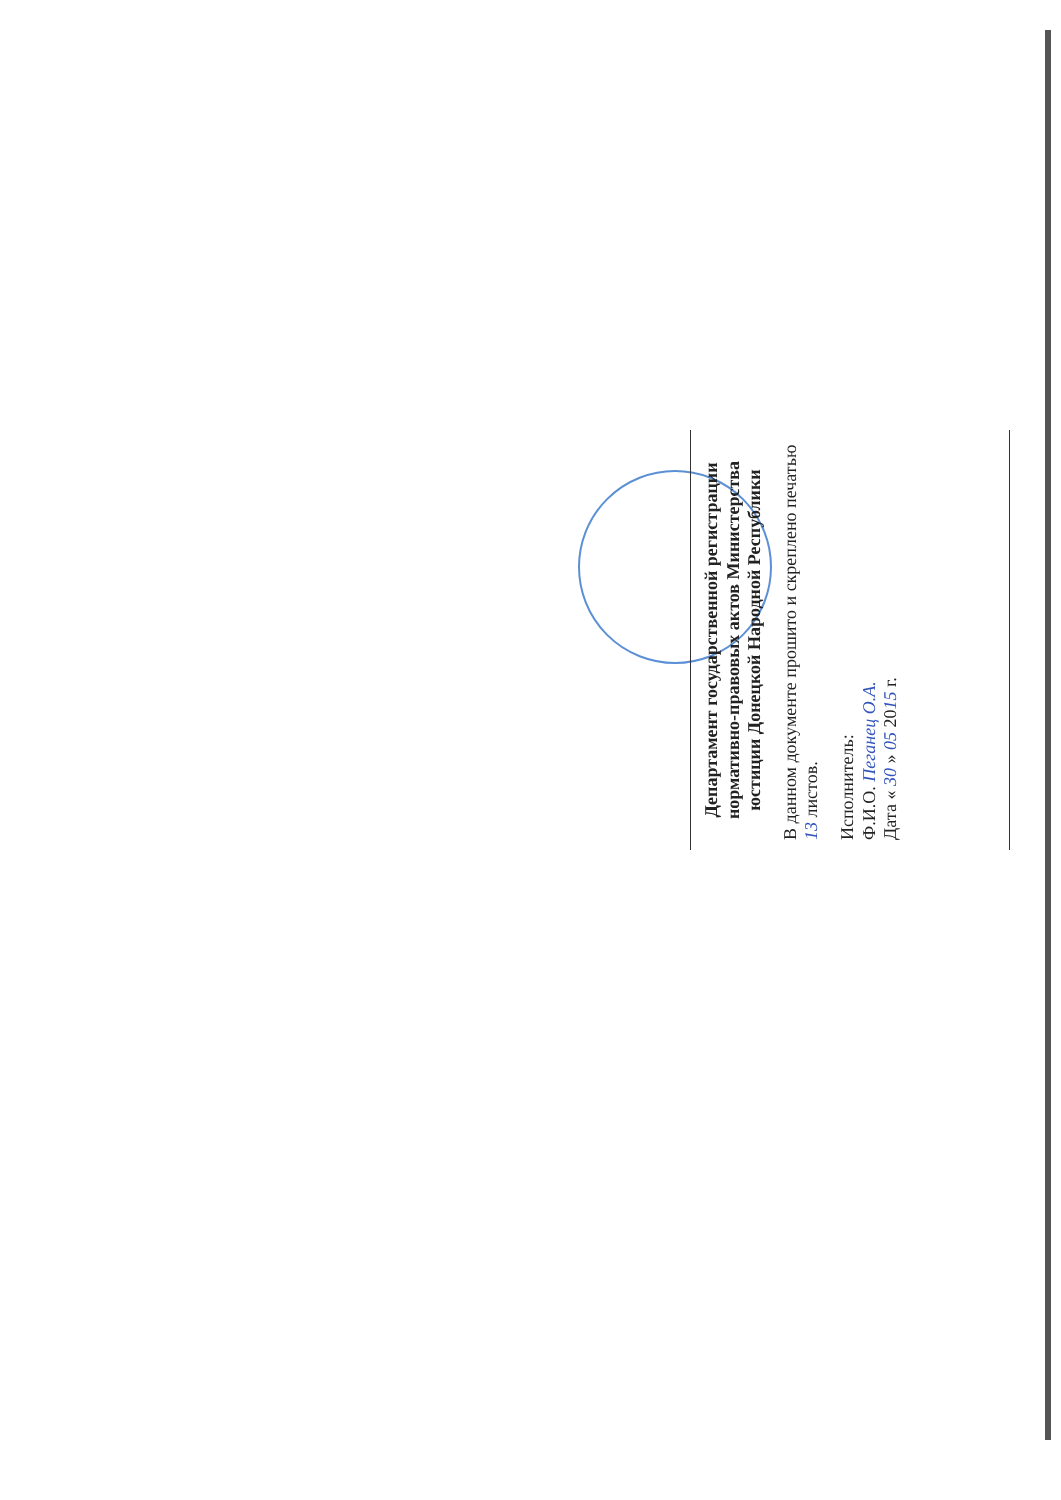Департамент государственной регистрации нормативно-правовых актов Министерства юстиции Донецкой Народной Республики
В данном документе прошито и скреплено печатью 13 листов.
Исполнитель:
Ф.И.О. Пеганец О.А.
Дата « 30 » 05 2015 г.